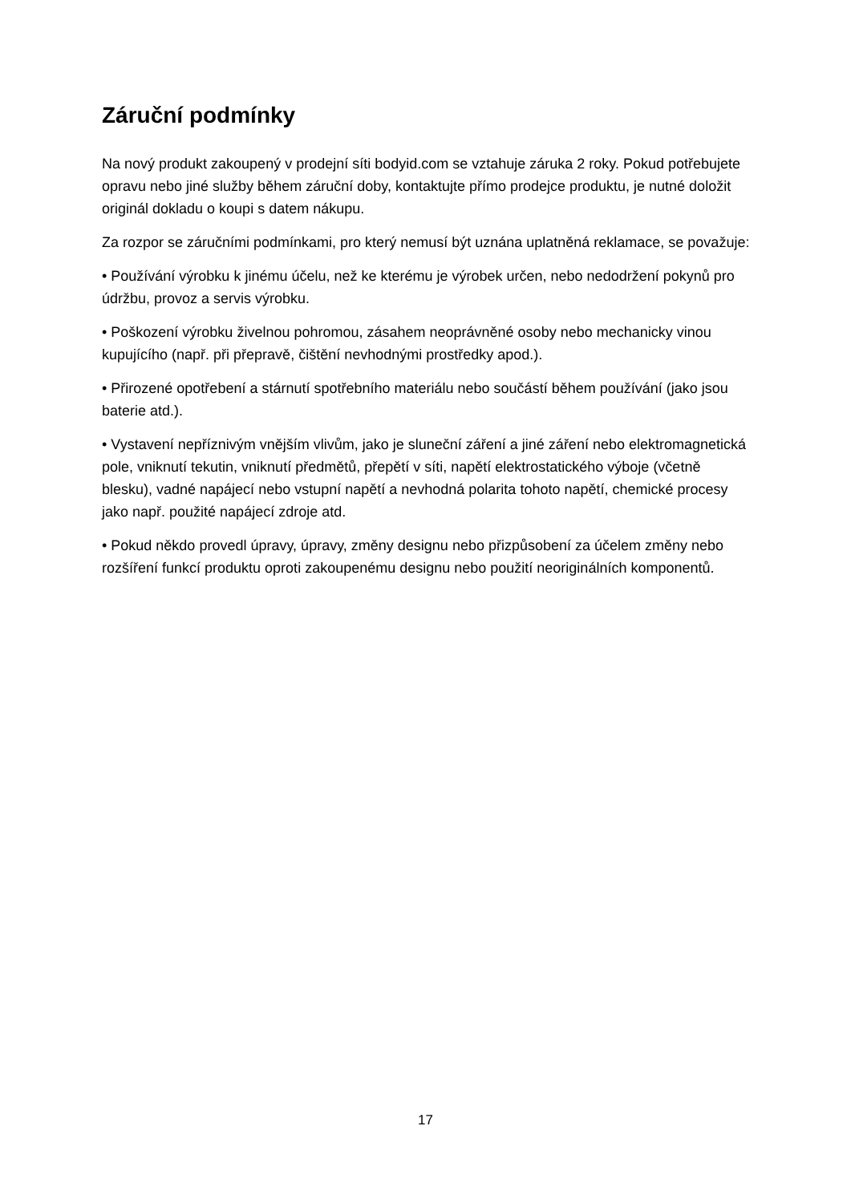Záruční podmínky
Na nový produkt zakoupený v prodejní síti bodyid.com se vztahuje záruka 2 roky. Pokud potřebujete opravu nebo jiné služby během záruční doby, kontaktujte přímo prodejce produktu, je nutné doložit originál dokladu o koupi s datem nákupu.
Za rozpor se záručními podmínkami, pro který nemusí být uznána uplatněná reklamace, se považuje:
• Používání výrobku k jinému účelu, než ke kterému je výrobek určen, nebo nedodržení pokynů pro údržbu, provoz a servis výrobku.
• Poškození výrobku živelnou pohromou, zásahem neoprávněné osoby nebo mechanicky vinou kupujícího (např. při přepravě, čištění nevhodnými prostředky apod.).
• Přirozené opotřebení a stárnutí spotřebního materiálu nebo součástí během používání (jako jsou baterie atd.).
• Vystavení nepříznivým vnějším vlivům, jako je sluneční záření a jiné záření nebo elektromagnetická pole, vniknutí tekutin, vniknutí předmětů, přepětí v síti, napětí elektrostatického výboje (včetně blesku), vadné napájecí nebo vstupní napětí a nevhodná polarita tohoto napětí, chemické procesy jako např. použité napájecí zdroje atd.
• Pokud někdo provedl úpravy, úpravy, změny designu nebo přizpůsobení za účelem změny nebo rozšíření funkcí produktu oproti zakoupenému designu nebo použití neoriginálních komponentů.
17